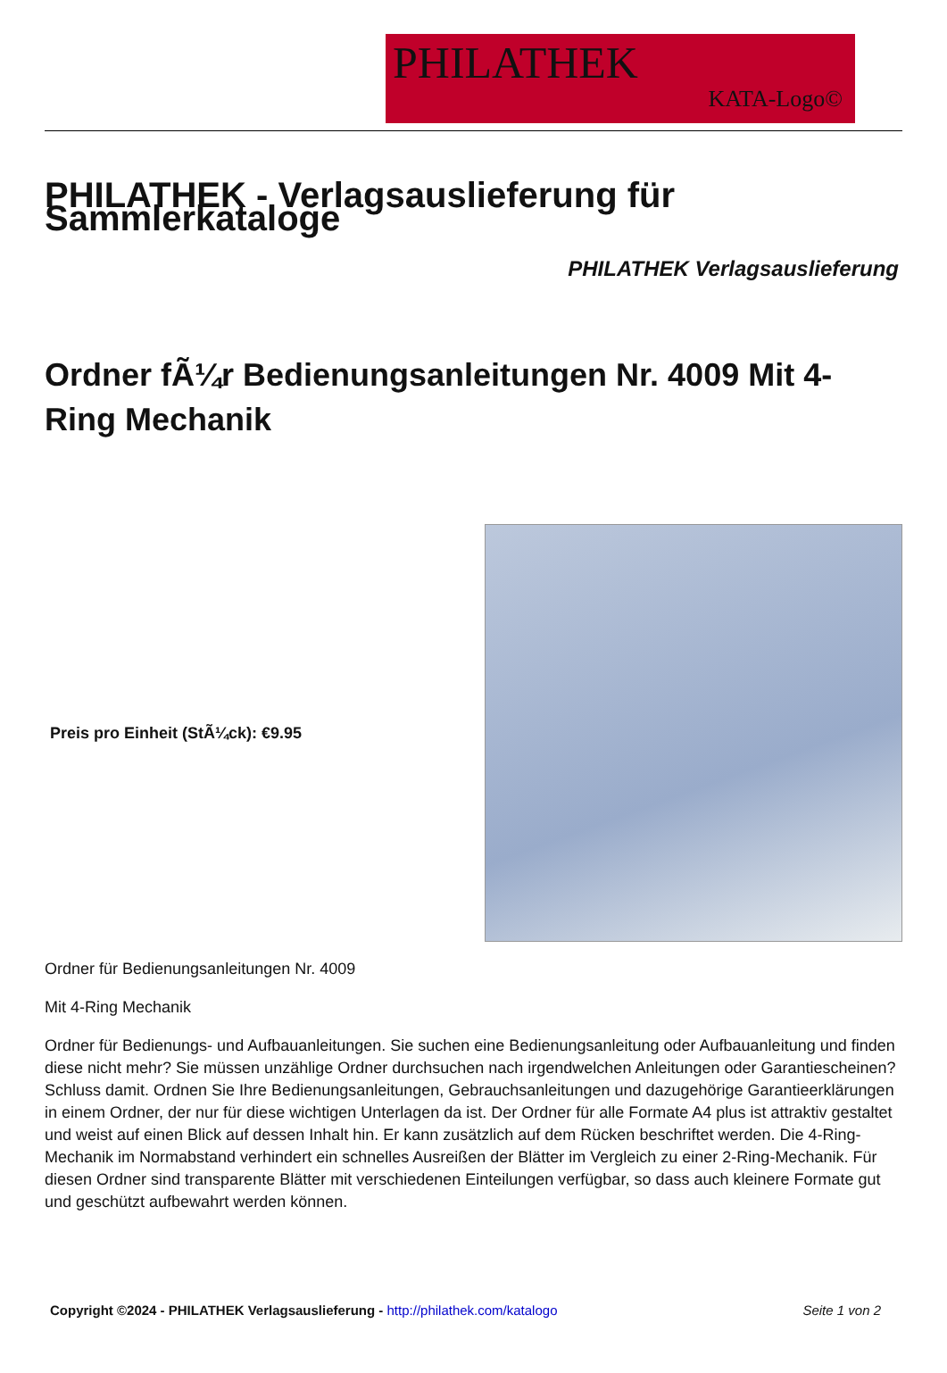PHILATHEK
KATA-Logo©
PHILATHEK - Verlagsauslieferung für Sammlerkataloge
PHILATHEK Verlagsauslieferung
Ordner fÃ¼r Bedienungsanleitungen Nr. 4009 Mit 4-Ring Mechanik
Preis pro Einheit (StÃ¼ck): €9.95
Ordner für Bedienungsanleitungen Nr. 4009
Mit 4-Ring Mechanik
Ordner für Bedienungs- und Aufbauanleitungen. Sie suchen eine Bedienungsanleitung oder Aufbauanleitung und finden diese nicht mehr? Sie müssen unzählige Ordner durchsuchen nach irgendwelchen Anleitungen oder Garantiescheinen? Schluss damit. Ordnen Sie Ihre Bedienungsanleitungen, Gebrauchsanleitungen und dazugehörige Garantieerklärungen in einem Ordner, der nur für diese wichtigen Unterlagen da ist. Der Ordner für alle Formate A4 plus ist attraktiv gestaltet und weist auf einen Blick auf dessen Inhalt hin. Er kann zusätzlich auf dem Rücken beschriftet werden. Die 4-Ring-Mechanik im Normabstand verhindert ein schnelles Ausreißen der Blätter im Vergleich zu einer 2-Ring-Mechanik. Für diesen Ordner sind transparente Blätter mit verschiedenen Einteilungen verfügbar, so dass auch kleinere Formate gut und geschützt aufbewahrt werden können.
Copyright ©2024 - PHILATHEK Verlagsauslieferung - http://philathek.com/katalogo Seite 1 von 2